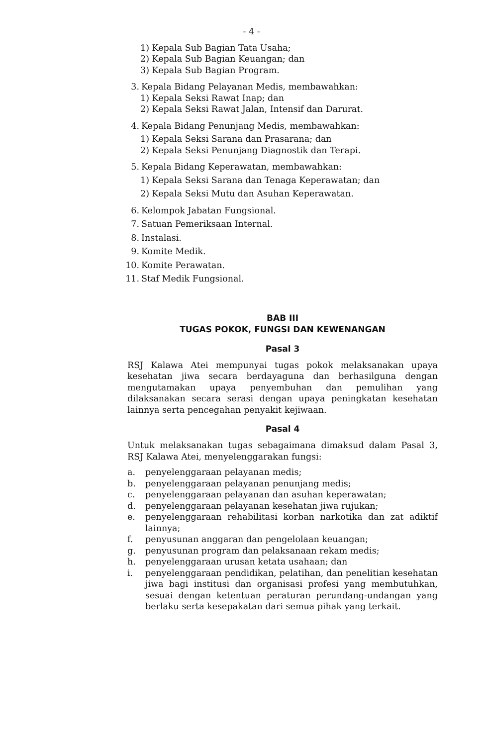- 4 -
1) Kepala Sub Bagian Tata Usaha;
2) Kepala Sub Bagian Keuangan; dan
3) Kepala Sub Bagian Program.
3. Kepala Bidang Pelayanan Medis, membawahkan:
1) Kepala Seksi Rawat Inap; dan
2) Kepala Seksi Rawat Jalan, Intensif dan Darurat.
4. Kepala Bidang Penunjang Medis, membawahkan:
1) Kepala Seksi Sarana dan Prasarana; dan
2) Kepala Seksi Penunjang Diagnostik dan Terapi.
5. Kepala Bidang Keperawatan, membawahkan:
1) Kepala Seksi Sarana dan Tenaga Keperawatan; dan
2) Kepala Seksi Mutu dan Asuhan Keperawatan.
6. Kelompok Jabatan Fungsional.
7. Satuan Pemeriksaan Internal.
8. Instalasi.
9. Komite Medik.
10. Komite Perawatan.
11. Staf Medik Fungsional.
BAB III
TUGAS POKOK, FUNGSI DAN KEWENANGAN
Pasal 3
RSJ Kalawa Atei mempunyai tugas pokok melaksanakan upaya kesehatan jiwa secara berdayaguna dan berhasilguna dengan mengutamakan upaya penyembuhan dan pemulihan yang dilaksanakan secara serasi dengan upaya peningkatan kesehatan lainnya serta pencegahan penyakit kejiwaan.
Pasal 4
Untuk melaksanakan tugas sebagaimana dimaksud dalam Pasal 3, RSJ Kalawa Atei, menyelenggarakan fungsi:
a. penyelenggaraan pelayanan medis;
b. penyelenggaraan pelayanan penunjang medis;
c. penyelenggaraan pelayanan dan asuhan keperawatan;
d. penyelenggaraan pelayanan kesehatan jiwa rujukan;
e. penyelenggaraan rehabilitasi korban narkotika dan zat adiktif lainnya;
f. penyusunan anggaran dan pengelolaan keuangan;
g. penyusunan program dan pelaksanaan rekam medis;
h. penyelenggaraan urusan ketata usahaan; dan
i. penyelenggaraan pendidikan, pelatihan, dan penelitian kesehatan jiwa bagi institusi dan organisasi profesi yang membutuhkan, sesuai dengan ketentuan peraturan perundang-undangan yang berlaku serta kesepakatan dari semua pihak yang terkait.